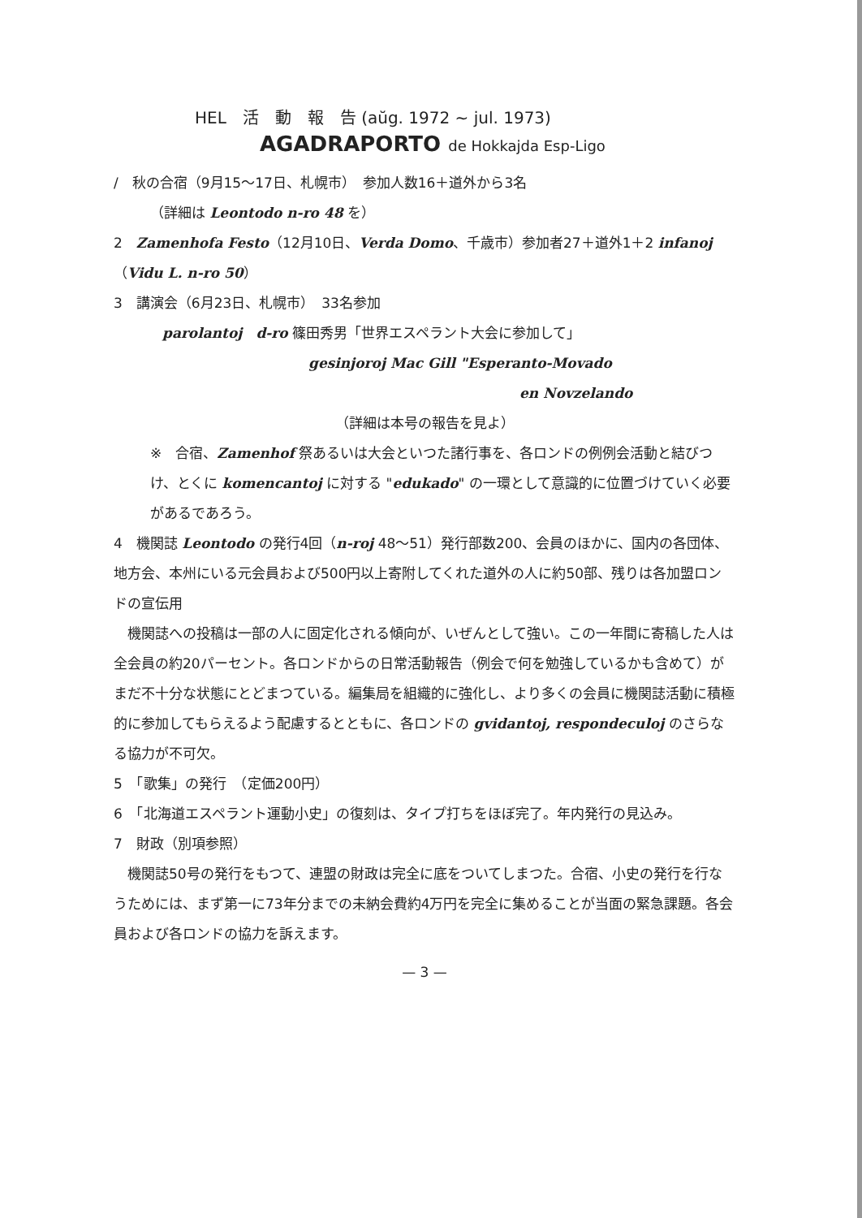HEL　活　動　報　告 (aŭg. 1972 ~ jul. 1973)
AGADRAPORTO de Hokkajda Esp-Ligo
/　秋の合宿（9月15～17日、札幌市）　参加人数16＋道外から3名
（詳細は Leontodo n-ro 48 を）
2　Zamenhofa Festo（12月10日、Verda Domo、千歳市）参加者27＋道外1＋2 infanoj（Vidu L. n-ro 50）
3　講演会（6月23日、札幌市）　33名参加
parolantoj　d-ro 篠田秀男「世界エスペラント大会に参加して」
gesinjoroj Mac Gill "Esperanto-Movado
en Novzelando
（詳細は本号の報告を見よ）
※　合宿、Zamenhof 祭あるいは大会といつた諸行事を、各ロンドの例例会活動と結びつけ、とくに komencantoj に対する "edukado" の一環として意識的に位置づけていく必要があるであろう。
4　機関誌 Leontodo の発行4回（n-roj 48～51）発行部数200、会員のほかに、国内の各団体、地方会、本州にいる元会員および500円以上寄附してくれた道外の人に約50部、残りは各加盟ロンドの宣伝用
　機関誌への投稿は一部の人に固定化される傾向が、いぜんとして強い。この一年間に寄稿した人は全会員の約20パーセント。各ロンドからの日常活動報告（例会で何を勉強しているかも含めて）がまだ不十分な状態にとどまつている。編集局を組織的に強化し、より多くの会員に機関誌活動に積極的に参加してもらえるよう配慮するとともに、各ロンドの gvidantoj, respondeculoj のさらなる協力が不可欠。
5　「歌集」の発行　（定価200円）
6　「北海道エスペラント運動小史」の復刻は、タイプ打ちをほぼ完了。年内発行の見込み。
7　財政（別項参照）
　機関誌50号の発行をもつて、連盟の財政は完全に底をついてしまつた。合宿、小史の発行を行なうためには、まず第一に73年分までの未納会費約4万円を完全に集めることが当面の緊急課題。各会員および各ロンドの協力を訴えます。
— 3 —